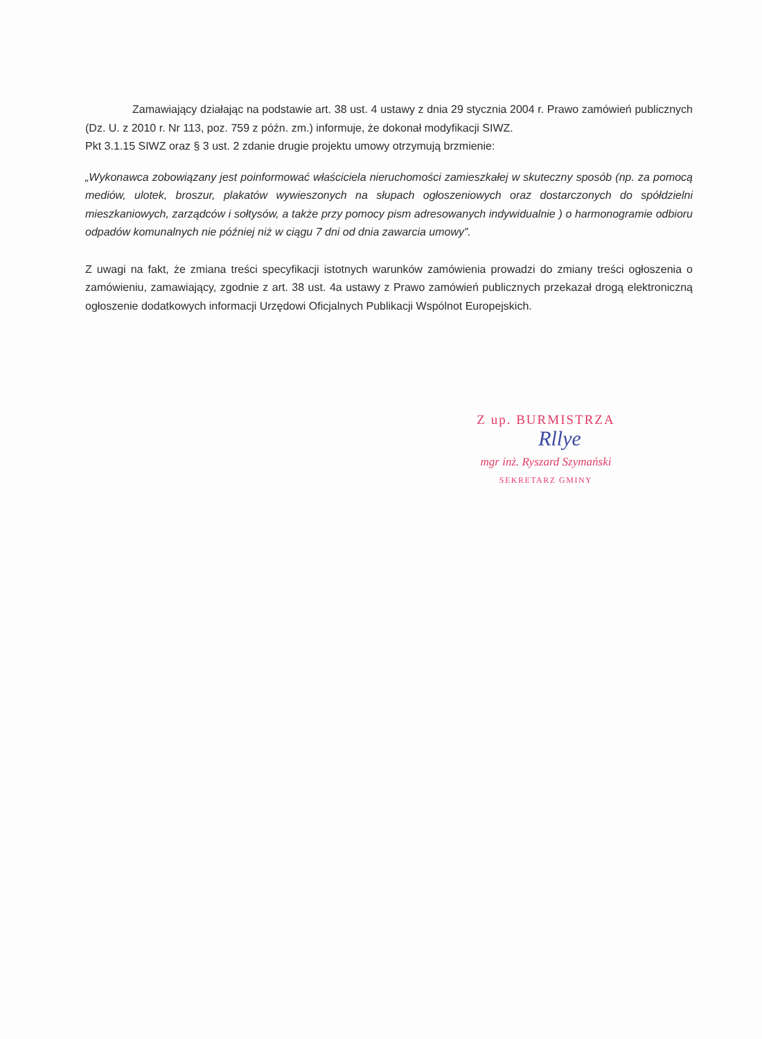Zamawiający działając na podstawie art. 38 ust. 4 ustawy z dnia 29 stycznia 2004 r. Prawo zamówień publicznych (Dz. U. z 2010 r. Nr 113, poz. 759 z późn. zm.) informuje, że dokonał modyfikacji SIWZ.
Pkt 3.1.15 SIWZ oraz § 3 ust. 2 zdanie drugie projektu umowy otrzymują brzmienie:
„Wykonawca zobowiązany jest poinformować właściciela nieruchomości zamieszkałej w skuteczny sposób (np. za pomocą mediów, ulotek, broszur, plakatów wywieszonych na słupach ogłoszeniowych oraz dostarczonych do spółdzielni mieszkaniowych, zarządców i sołtysów, a także przy pomocy pism adresowanych indywidualnie ) o harmonogramie odbioru odpadów komunalnych nie później niż w ciągu 7 dni od dnia zawarcia umowy”.
Z uwagi na fakt, że zmiana treści specyfikacji istotnych warunków zamówienia prowadzi do zmiany treści ogłoszenia o zamówieniu, zamawiający, zgodnie z art. 38 ust. 4a ustawy z Prawo zamówień publicznych przekazał drogą elektroniczną ogłoszenie dodatkowych informacji Urzędowi Oficjalnych Publikacji Wspólnot Europejskich.
Z up. BURMISTRZA
Rllye
mgr inż. Ryszard Szymański
SEKRETARZ GMINY